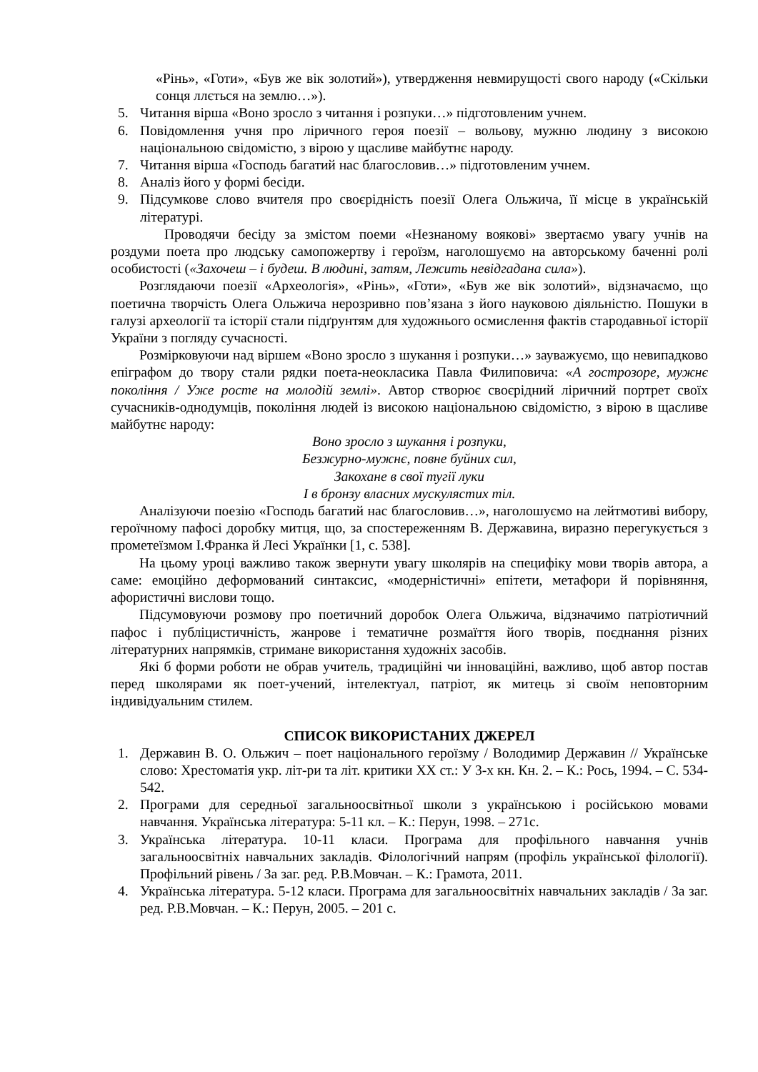«Рінь», «Готи», «Був же вік золотий»), утвердження невмирущості свого народу («Скільки сонця ллється на землю…»).
5. Читання вірша «Воно зросло з читання і розпуки…» підготовленим учнем.
6. Повідомлення учня про ліричного героя поезії – вольову, мужню людину з високою національною свідомістю, з вірою у щасливе майбутнє народу.
7. Читання вірша «Господь багатий нас благословив…» підготовленим учнем.
8. Аналіз його у формі бесіди.
9. Підсумкове слово вчителя про своєрідність поезії Олега Ольжича, її місце в українській літературі.
Проводячи бесіду за змістом поеми «Незнаному воякові» звертаємо увагу учнів на роздуми поета про людську самопожертву і героїзм, наголошуємо на авторському баченні ролі особистості («Захочеш – і будеш. В людині, затям, Лежить невідгадана сила»).
Розглядаючи поезії «Археологія», «Рінь», «Готи», «Був же вік золотий», відзначаємо, що поетична творчість Олега Ольжича нерозривно пов’язана з його науковою діяльністю. Пошуки в галузі археології та історії стали підґрунтям для художнього осмислення фактів стародавньої історії України з погляду сучасності.
Розмірковуючи над віршем «Воно зросло з шукання і розпуки…» зауважуємо, що невипадково епіграфом до твору стали рядки поета-неокласика Павла Филиповича: «А гострозоре, мужнє покоління / Уже росте на молодій землі». Автор створює своєрідний ліричний портрет своїх сучасників-однодумців, покоління людей із високою національною свідомістю, з вірою в щасливе майбутнє народу:
Воно зросло з шукання і розпуки,
Безжурно-мужнє, повне буйних сил,
Закохане в свої тугії луки
І в бронзу власних мускулястих тіл.
Аналізуючи поезію «Господь багатий нас благословив…», наголошуємо на лейтмотиві вибору, героїчному пафосі доробку митця, що, за спостереженням В. Державина, виразно перегукується з прометеїзмом І.Франка й Лесі Українки [1, с. 538].
На цьому уроці важливо також звернути увагу школярів на специфіку мови творів автора, а саме: емоційно деформований синтаксис, «модерністичні» епітети, метафори й порівняння, афористичні вислови тощо.
Підсумовуючи розмову про поетичний доробок Олега Ольжича, відзначимо патріотичний пафос і публіцистичність, жанрове і тематичне розмаїття його творів, поєднання різних літературних напрямків, стримане використання художніх засобів.
Які б форми роботи не обрав учитель, традиційні чи інноваційні, важливо, щоб автор постав перед школярами як поет-учений, інтелектуал, патріот, як митець зі своїм неповторним індивідуальним стилем.
СПИСОК ВИКОРИСТАНИХ ДЖЕРЕЛ
1. Державин В. О. Ольжич – поет національного героїзму / Володимир Державин // Українське слово: Хрестоматія укр. літ-ри та літ. критики ХХ ст.: У 3-х кн. Кн. 2. – К.: Рось, 1994. – С. 534-542.
2. Програми для середньої загальноосвітньої школи з українською і російською мовами навчання. Українська література: 5-11 кл. – К.: Перун, 1998. – 271с.
3. Українська література. 10-11 класи. Програма для профільного навчання учнів загальноосвітніх навчальних закладів. Філологічний напрям (профіль української філології). Профільний рівень / За заг. ред. Р.В.Мовчан. – К.: Грамота, 2011.
4. Українська література. 5-12 класи. Програма для загальноосвітніх навчальних закладів / За заг. ред. Р.В.Мовчан. – К.: Перун, 2005. – 201 с.